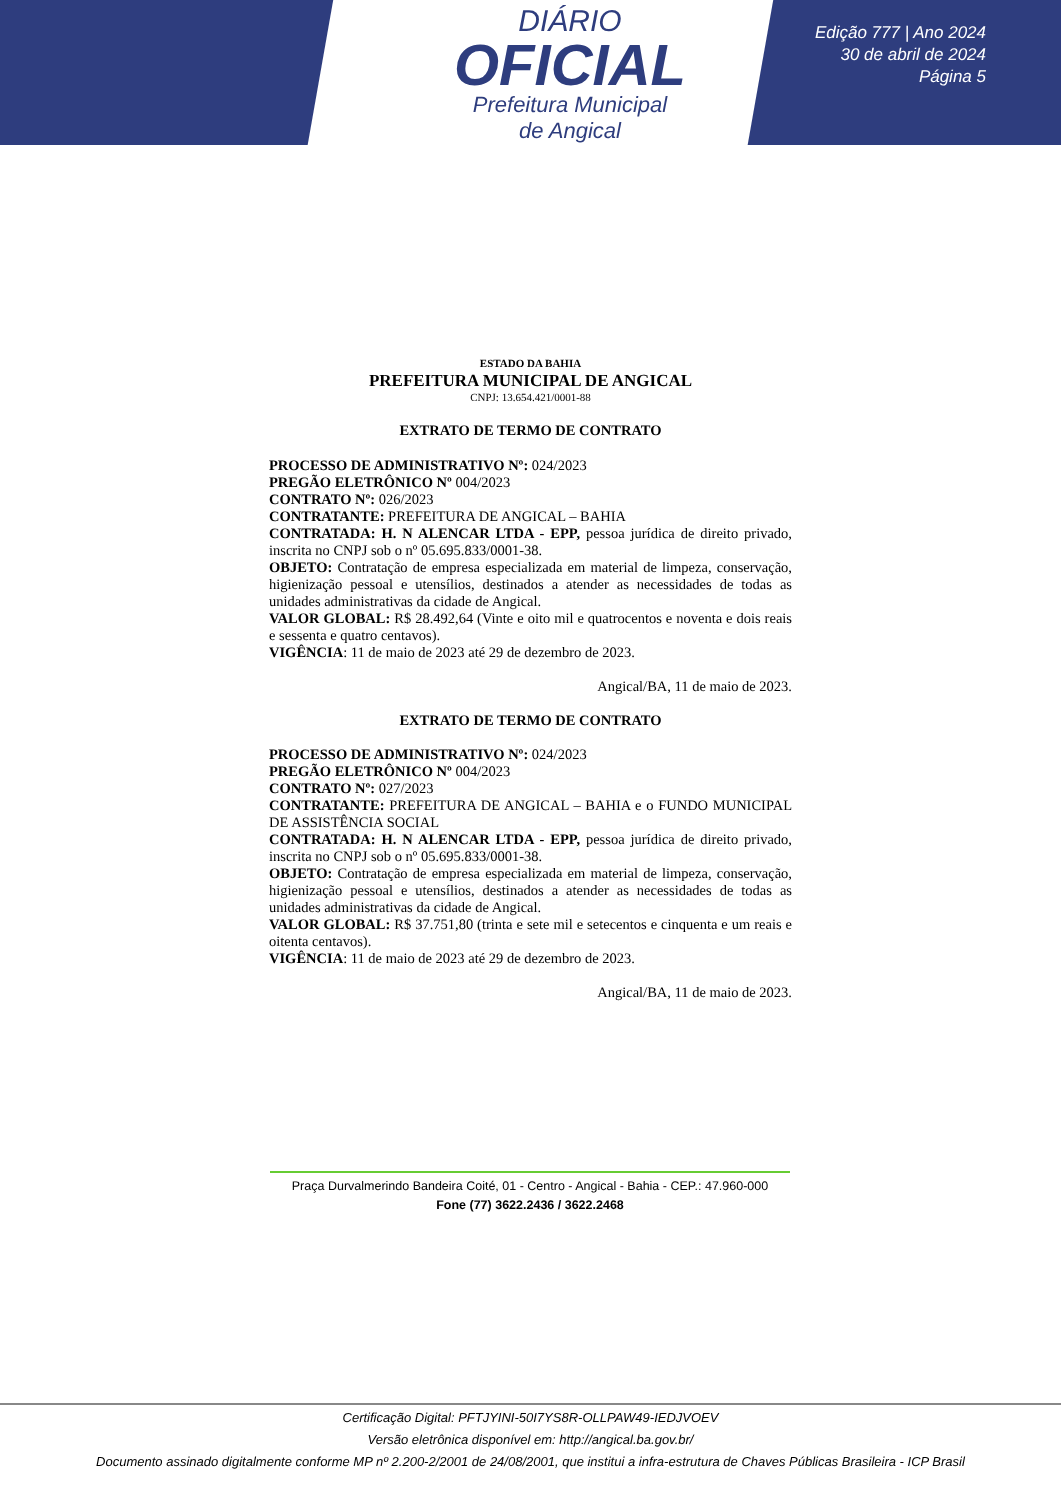DIÁRIO
OFICIAL
Prefeitura Municipal
de Angical
Edição 777 | Ano 2024
30 de abril de 2024
Página 5
ESTADO DA BAHIA
PREFEITURA MUNICIPAL DE ANGICAL
CNPJ: 13.654.421/0001-88
EXTRATO DE TERMO DE CONTRATO
PROCESSO DE ADMINISTRATIVO Nº: 024/2023
PREGÃO ELETRÔNICO Nº 004/2023
CONTRATO Nº: 026/2023
CONTRATANTE: PREFEITURA DE ANGICAL – BAHIA
CONTRATADA: H. N ALENCAR LTDA - EPP, pessoa jurídica de direito privado, inscrita no CNPJ sob o nº 05.695.833/0001-38.
OBJETO: Contratação de empresa especializada em material de limpeza, conservação, higienização pessoal e utensílios, destinados a atender as necessidades de todas as unidades administrativas da cidade de Angical.
VALOR GLOBAL: R$ 28.492,64 (Vinte e oito mil e quatrocentos e noventa e dois reais e sessenta e quatro centavos).
VIGÊNCIA: 11 de maio de 2023 até 29 de dezembro de 2023.
Angical/BA, 11 de maio de 2023.
EXTRATO DE TERMO DE CONTRATO
PROCESSO DE ADMINISTRATIVO Nº: 024/2023
PREGÃO ELETRÔNICO Nº 004/2023
CONTRATO Nº: 027/2023
CONTRATANTE: PREFEITURA DE ANGICAL – BAHIA e o FUNDO MUNICIPAL DE ASSISTÊNCIA SOCIAL
CONTRATADA: H. N ALENCAR LTDA - EPP, pessoa jurídica de direito privado, inscrita no CNPJ sob o nº 05.695.833/0001-38.
OBJETO: Contratação de empresa especializada em material de limpeza, conservação, higienização pessoal e utensílios, destinados a atender as necessidades de todas as unidades administrativas da cidade de Angical.
VALOR GLOBAL: R$ 37.751,80 (trinta e sete mil e setecentos e cinquenta e um reais e oitenta centavos).
VIGÊNCIA: 11 de maio de 2023 até 29 de dezembro de 2023.
Angical/BA, 11 de maio de 2023.
Praça Durvalmerindo Bandeira Coité, 01 - Centro - Angical - Bahia - CEP.: 47.960-000
Fone (77) 3622.2436 / 3622.2468
Certificação Digital: PFTJYINI-50I7YS8R-OLLPAW49-IEDJVOEV
Versão eletrônica disponível em: http://angical.ba.gov.br/
Documento assinado digitalmente conforme MP nº 2.200-2/2001 de 24/08/2001, que institui a infra-estrutura de Chaves Públicas Brasileira - ICP Brasil